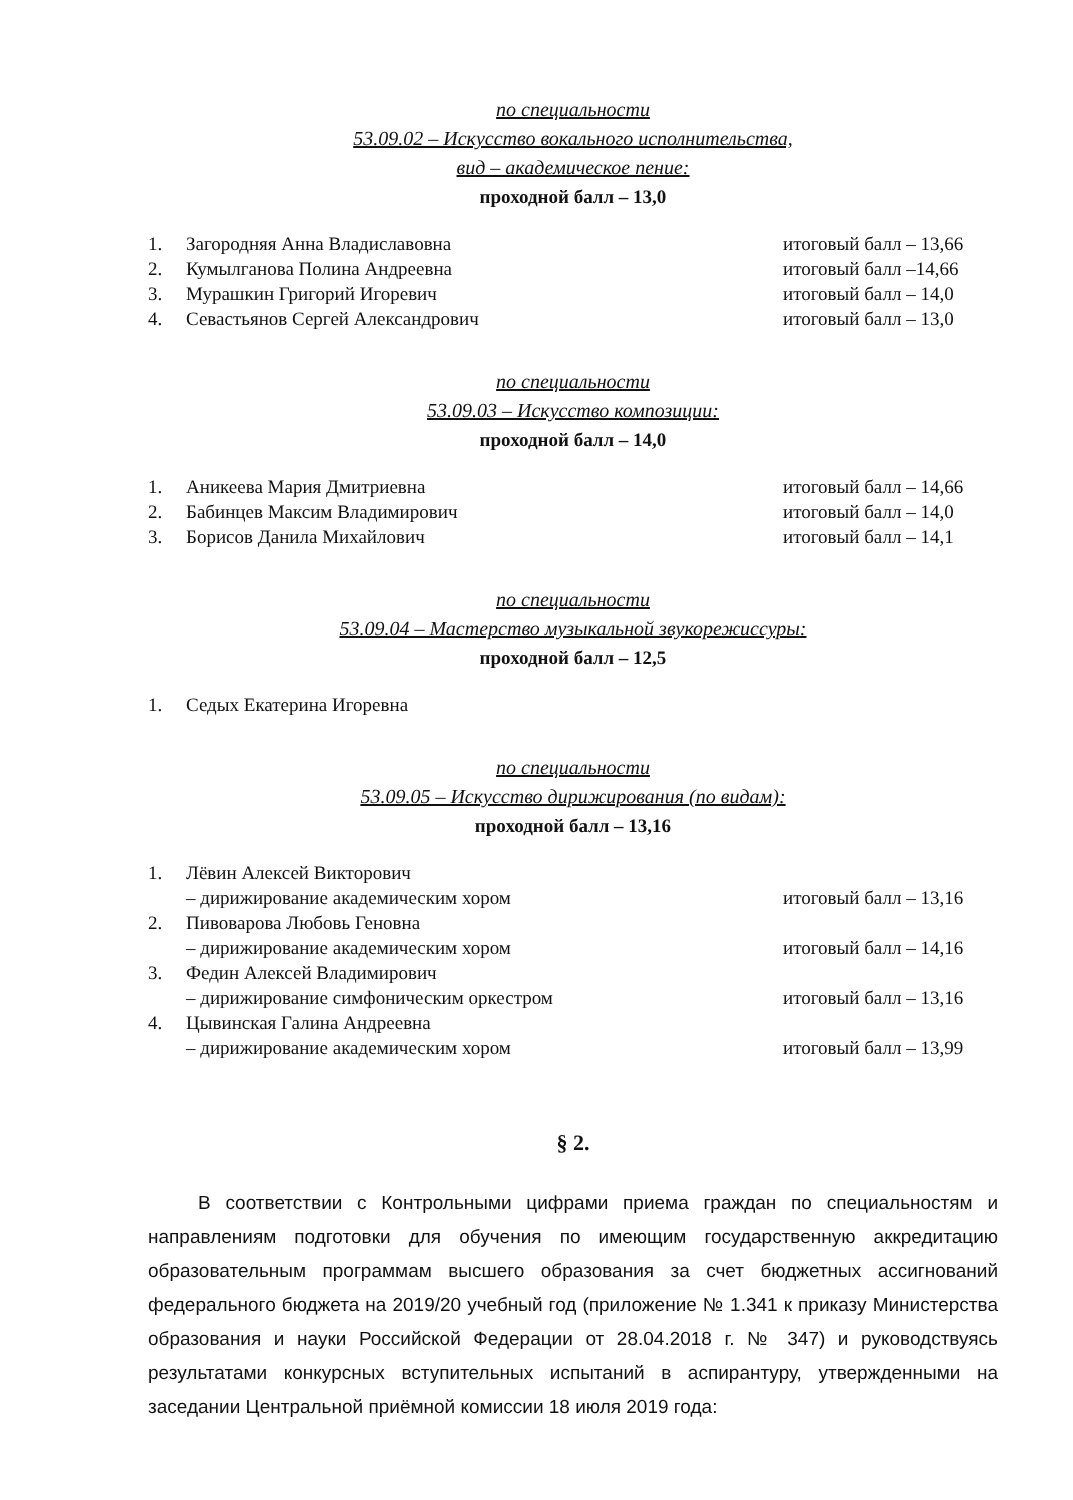по специальности
53.09.02 – Искусство вокального исполнительства,
вид – академическое пение:
проходной балл – 13,0
1. Загородняя Анна Владиславовна итоговый балл – 13,66
2. Кумылганова Полина Андреевна итоговый балл –14,66
3. Мурашкин Григорий Игоревич итоговый балл – 14,0
4. Севастьянов Сергей Александрович итоговый балл – 13,0
по специальности
53.09.03 – Искусство композиции:
проходной балл – 14,0
1. Аникеева Мария Дмитриевна итоговый балл – 14,66
2. Бабинцев Максим Владимирович итоговый балл – 14,0
3. Борисов Данила Михайлович итоговый балл – 14,1
по специальности
53.09.04 – Мастерство музыкальной звукорежиссуры:
проходной балл – 12,5
1. Седых Екатерина Игоревна
по специальности
53.09.05 – Искусство дирижирования (по видам):
проходной балл – 13,16
1. Лёвин Алексей Викторович
– дирижирование академическим хором
итоговый балл – 13,16
2. Пивоварова Любовь Геновна
– дирижирование академическим хором
итоговый балл – 14,16
3. Федин Алексей Владимирович
– дирижирование симфоническим оркестром
итоговый балл – 13,16
4. Цывинская Галина Андреевна
– дирижирование академическим хором
итоговый балл – 13,99
§ 2.
В соответствии с Контрольными цифрами приема граждан по специальностям и направлениям подготовки для обучения по имеющим государственную аккредитацию образовательным программам высшего образования за счет бюджетных ассигнований федерального бюджета на 2019/20 учебный год (приложение № 1.341 к приказу Министерства образования и науки Российской Федерации от 28.04.2018 г. № 347) и руководствуясь результатами конкурсных вступительных испытаний в аспирантуру, утвержденными на заседании Центральной приёмной комиссии 18 июля 2019 года: